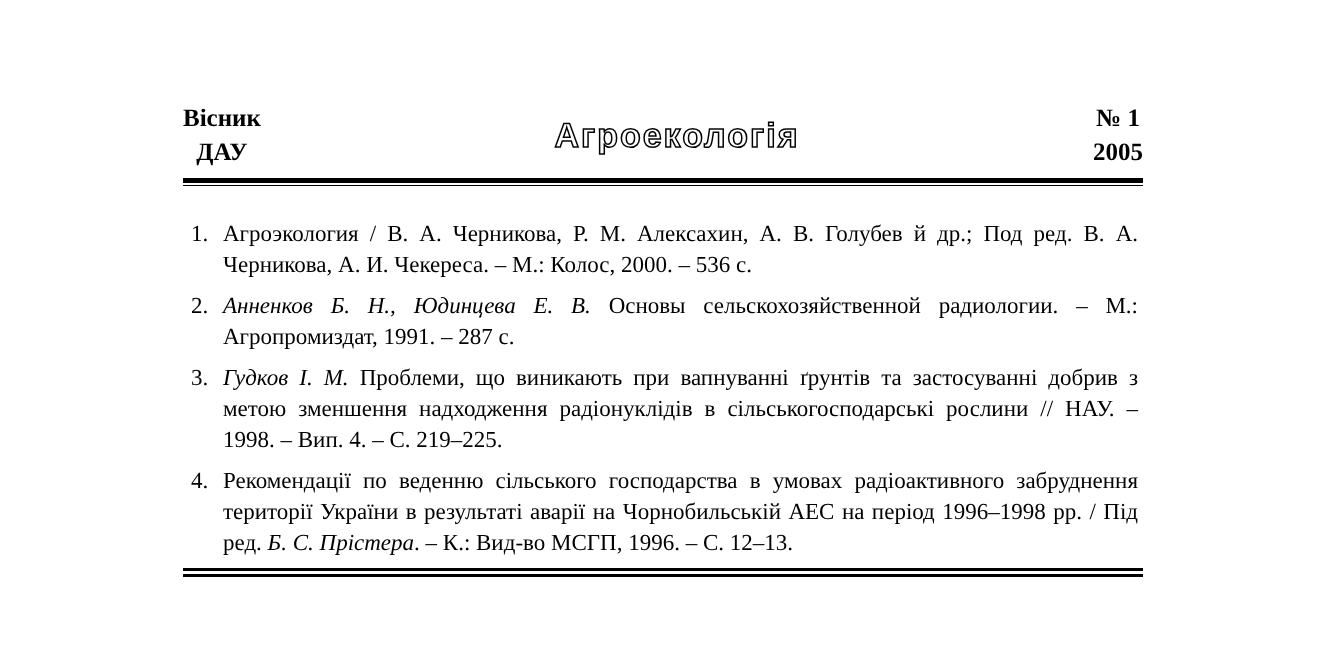Вісник
ДАУ
Агроекологія
№ 1
2005
1. Агроэкология / В. А. Черникова, Р. М. Алексахин, А. В. Голубев й др.; Под ред. В. А. Черникова, А. И. Чекереса. – М.: Колос, 2000. – 536 с.
2. Анненков Б. Н., Юдинцева Е. В. Основы сельскохозяйственной радиологии. – М.: Агропромиздат, 1991. – 287 с.
3. Гудков І. М. Проблеми, що виникають при вапнуванні ґрунтів та застосуванні добрив з метою зменшення надходження радіонуклідів в сільськогосподарські рослини // НАУ. – 1998. – Вип. 4. – С. 219–225.
4. Рекомендації по веденню сільського господарства в умовах радіоактивного забруднення території України в результаті аварії на Чорнобильській АЕС на період 1996–1998 рр. / Під ред. Б. С. Прістера. – К.: Вид-во МСГП, 1996. – С. 12–13.